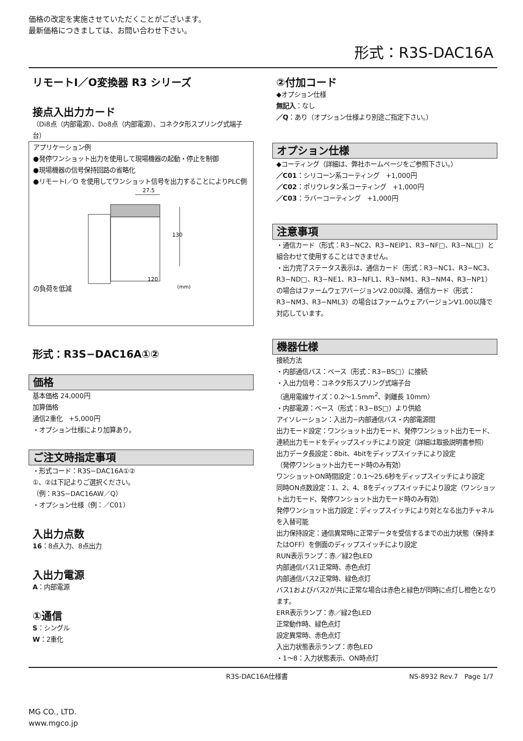価格の改定を実施させていただくことがございます。
最新価格につきましては、お問い合わせ下さい。
形式：R3S-DAC16A
リモートI／O変換器 R3 シリーズ
接点入出力カード
（Di8点（内部電源）、Do8点（内部電源）、コネクタ形スプリング式端子台）
アプリケーション例
●発停ワンショット出力を使用して現場機器の起動・停止を制御
●現場機器の信号保持回路の省略化
●リモートI／O を使用してワンショット信号を出力することによりPLC側の負荷を低減
27.5
130
120
(mm)
形式：R3S−DAC16A①②
価格
基本価格 24,000円
加算価格
通信2重化　+5,000円
・オプション仕様により加算あり。
ご注文時指定事項
・形式コード：R3S−DAC16A①②
①、②は下記よりご選択ください。
（例：R3S−DAC16AW／Q）
・オプション仕様（例：／C01）
入出力点数
16：8点入力、8点出力
入出力電源
A：内部電源
①通信
S：シングル
W：2重化
②付加コード
◆オプション仕様
無記入：なし
／Q：あり（オプション仕様より別途ご指定下さい。）
オプション仕様
◆コーティング（詳細は、弊社ホームページをご参照下さい。）
／C01：シリコーン系コーティング　+1,000円
／C02：ポリウレタン系コーティング　+1,000円
／C03：ラバーコーティング　+1,000円
注意事項
・通信カード（形式：R3−NC2、R3−NEIP1、R3−NF□、R3−NL□）と組合わせて使用することはできません。
・出力完了ステータス表示は、通信カード（形式：R3−NC1、R3−NC3、R3−ND□、R3−NE1、R3−NFL1、R3−NM1、R3−NM4、R3−NP1）の場合はファームウェアバージョンV2.00以降、通信カード（形式：R3−NM3、R3−NML3）の場合はファームウェアバージョンV1.00以降で対応しています。
機器仕様
接続方法
・内部通信バス：ベース（形式：R3−BS□）に接続
・入出力信号：コネクタ形スプリング式端子台
（適用電線サイズ：0.2〜1.5mm<sup>2</sup>、剥離長 10mm）
・内部電源：ベース（形式：R3−BS□）より供給
アイソレーション：入出力−内部通信バス・内部電源間
出力モード設定：ワンショット出力モード、発停ワンショット出力モード、連続出力モードをディップスイッチにより設定（詳細は取扱説明書参照）
出力データ長設定：8bit、4bitをディップスイッチにより設定
（発停ワンショット出力モード時のみ有効）
ワンショットON時間設定：0.1〜25.6秒をディップスイッチにより設定
同時ON点数設定：1、2、4、8をディップスイッチにより設定（ワンショット出力モード、発停ワンショット出力モード時のみ有効）
発停ワンショット出力設定：ディップスイッチにより対となる出力チャネルを入替可能
出力保持設定：通信異常時に正常データを受信するまでの出力状態（保持またはOFF）を側面のディップスイッチにより設定
RUN表示ランプ：赤／緑2色LED
内部通信バス1正常時、赤色点灯
内部通信バス2正常時、緑色点灯
バス1およびバス2が共に正常な場合は赤色と緑色が同時に点灯し橙色となります。
ERR表示ランプ：赤／緑2色LED
正常動作時、緑色点灯
設定異常時、赤色点灯
入出力状態表示ランプ：赤色LED
・1〜8：入力状態表示、ON時点灯
R3S-DAC16A仕様書 NS-8932 Rev.7　Page 1/7
MG CO., LTD.
www.mgco.jp